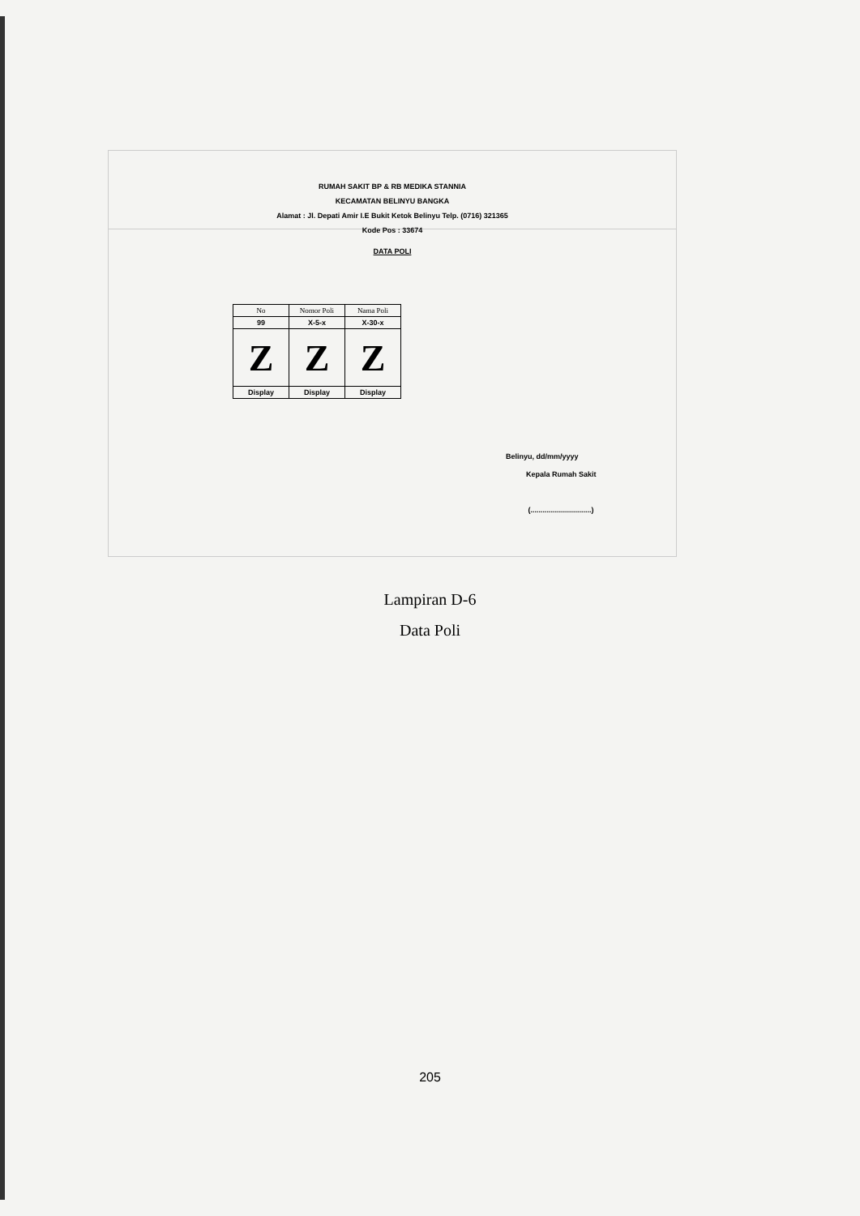RUMAH SAKIT BP & RB MEDIKA STANNIA
KECAMATAN BELINYU BANGKA
Alamat : Jl. Depati Amir I.E Bukit Ketok Belinyu Telp. (0716) 321365
Kode Pos : 33674
DATA POLI
| No | Nomor Poli | Nama Poli |
| --- | --- | --- |
| 99 | X-5-x | X-30-x |
| Z | Z | Z |
| Display | Display | Display |
Belinyu, dd/mm/yyyy
Kepala Rumah Sakit
(..............................)
Lampiran D-6
Data Poli
205